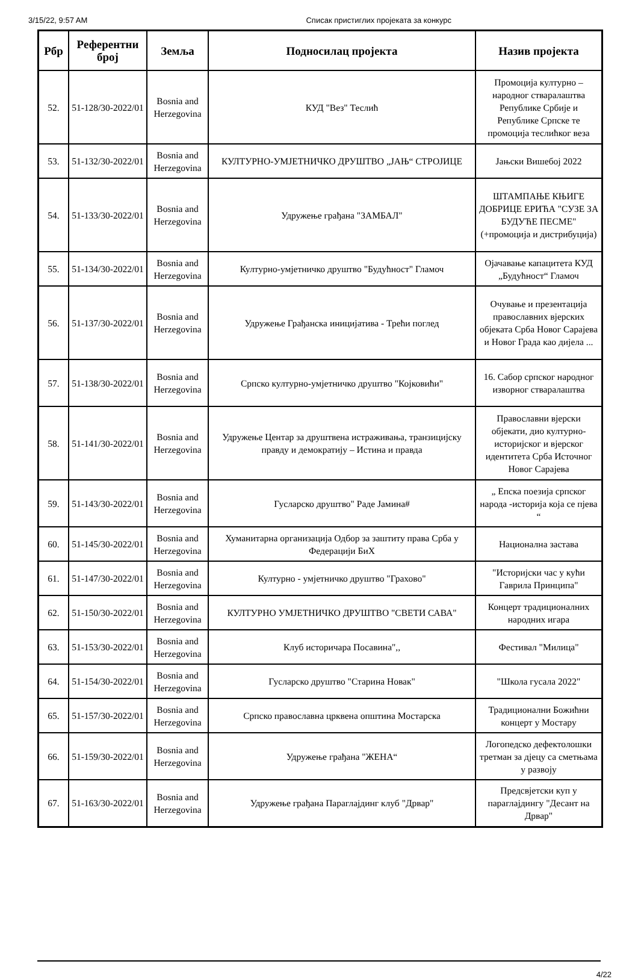3/15/22, 9:57 AM Списак пристиглих пројеката за конкурс
| Рбр | Референтни број | Земља | Подносилац пројекта | Назив пројекта |
| --- | --- | --- | --- | --- |
| 52. | 51-128/30-2022/01 | Bosnia and Herzegovina | КУД "Вез" Теслић | Промоција културно – народног стваралаштва Републике Србије и Републике Српске те промоција теслићког веза |
| 53. | 51-132/30-2022/01 | Bosnia and Herzegovina | КУЛТУРНО-УМЈЕТНИЧКО ДРУШТВО „ЈАЊ“ СТРОЈИЦЕ | Јањски Вишебој 2022 |
| 54. | 51-133/30-2022/01 | Bosnia and Herzegovina | Удружење грађана "ЗАМБАЛ" | ШТАМПАЊЕ КЊИГЕ ДОБРИЦЕ ЕРИЋА "СУЗЕ ЗА БУДУЋЕ ПЕСМЕ" (+промоција и дистрибуција) |
| 55. | 51-134/30-2022/01 | Bosnia and Herzegovina | Културно-умјетничко друштво "Будућност" Гламоч | Ојачавање капацитета КУД „Будућност“ Гламоч |
| 56. | 51-137/30-2022/01 | Bosnia and Herzegovina | Удружење Грађанска иницијатива - Трећи поглед | Очување и презентација православних вјерских објеката Срба Новог Сарајева и Новог Града као дијела ... |
| 57. | 51-138/30-2022/01 | Bosnia and Herzegovina | Српско културно-умјетничко друштво "Којковићи" | 16. Сабор српског народног изворног стваралаштва |
| 58. | 51-141/30-2022/01 | Bosnia and Herzegovina | Удружење Центар за друштвена истраживања, транзицијску правду и демократију – Истина и правда | Православни вјерски објекати, дио културно-историјског и вјерског идентитета Срба Источног Новог Сарајева |
| 59. | 51-143/30-2022/01 | Bosnia and Herzegovina | Гусларско друштво" Раде Јамина# | „ Епска поезија српског народа -историја која се пјева “ |
| 60. | 51-145/30-2022/01 | Bosnia and Herzegovina | Хуманитарна организација Одбор за заштиту права Срба у Федерацији БиХ | Национална застава |
| 61. | 51-147/30-2022/01 | Bosnia and Herzegovina | Културно - умјетничко друштво "Грахово" | "Историјски час у кући Гаврила Принципа" |
| 62. | 51-150/30-2022/01 | Bosnia and Herzegovina | КУЛТУРНО УМЈЕТНИЧКО ДРУШТВО "СВЕТИ САВА" | Концерт традиционалних народних игара |
| 63. | 51-153/30-2022/01 | Bosnia and Herzegovina | Клуб историчара Посавина",, | Фестивал "Милица" |
| 64. | 51-154/30-2022/01 | Bosnia and Herzegovina | Гусларско друштво "Старина Новак" | "Школа гусала 2022" |
| 65. | 51-157/30-2022/01 | Bosnia and Herzegovina | Српско православна црквена општина Мостарска | Традиционални Божићни концерт у Мостару |
| 66. | 51-159/30-2022/01 | Bosnia and Herzegovina | Удружење грађана "ЖЕНА“ | Логопедско дефектолошки третман за дјецу са сметњама у развоју |
| 67. | 51-163/30-2022/01 | Bosnia and Herzegovina | Удружење грађана Параглајдинг клуб "Дрвар" | Предсвјетски куп у параглајдингу "Десант на Дрвар" |
4/22